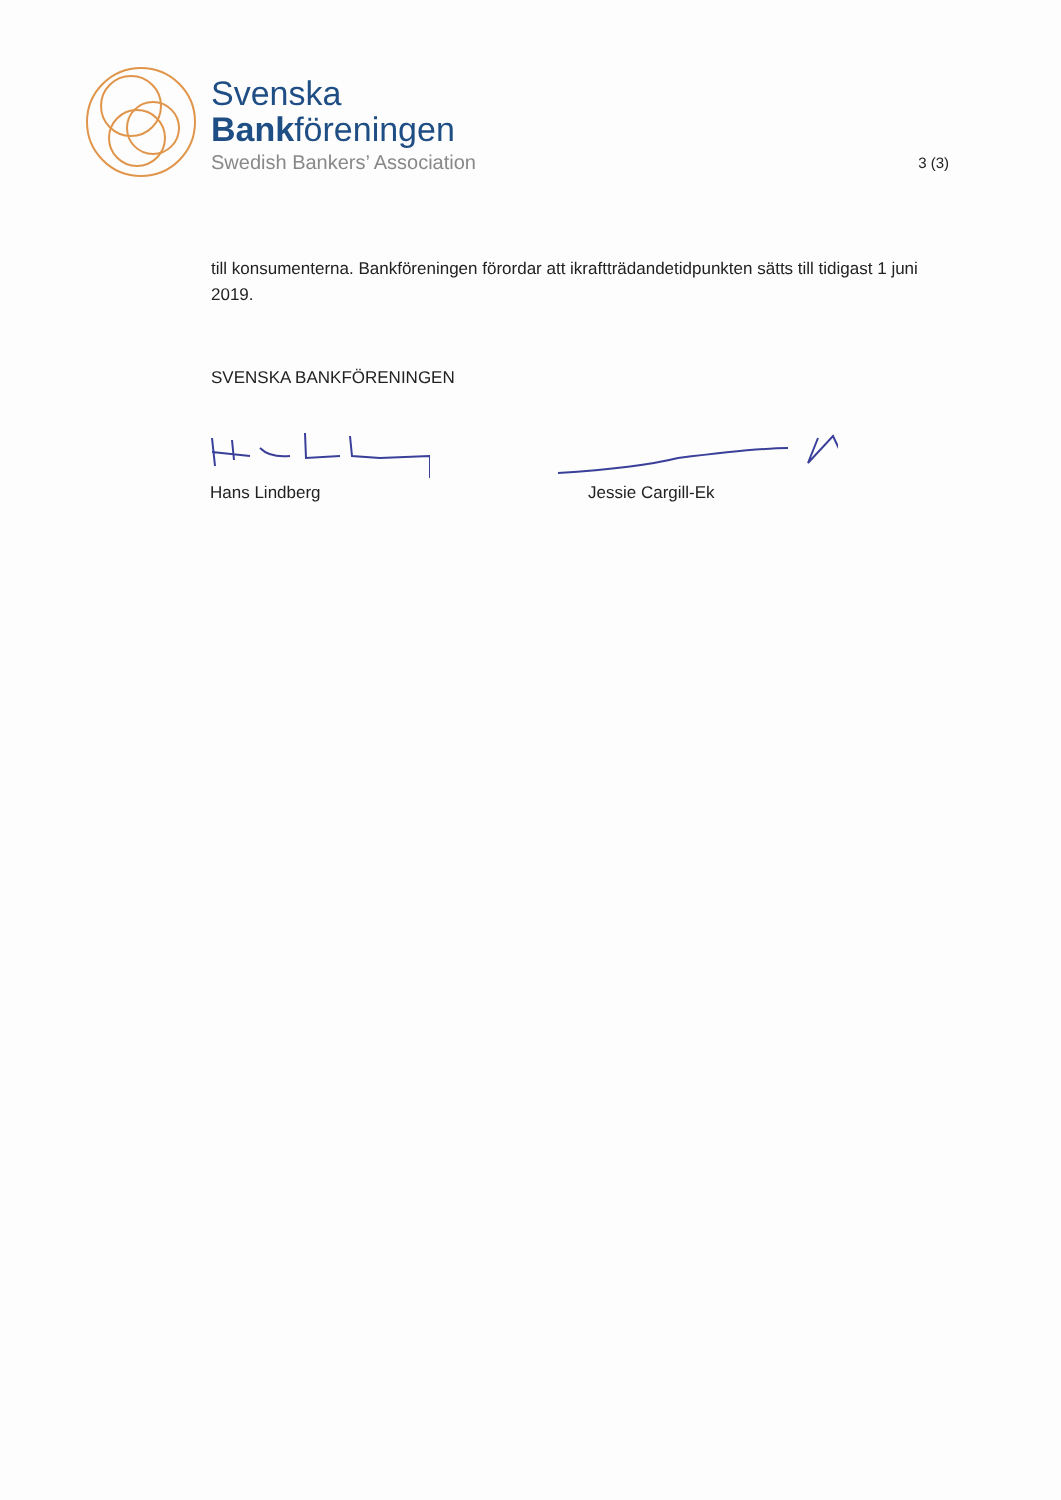Svenska
Bankföreningen
Swedish Bankers’ Association
3 (3)
till konsumenterna. Bankföreningen förordar att ikraftträdandetidpunkten sätts till tidigast 1 juni 2019.
SVENSKA BANKFÖRENINGEN
Hans Lindberg Jessie Cargill-Ek